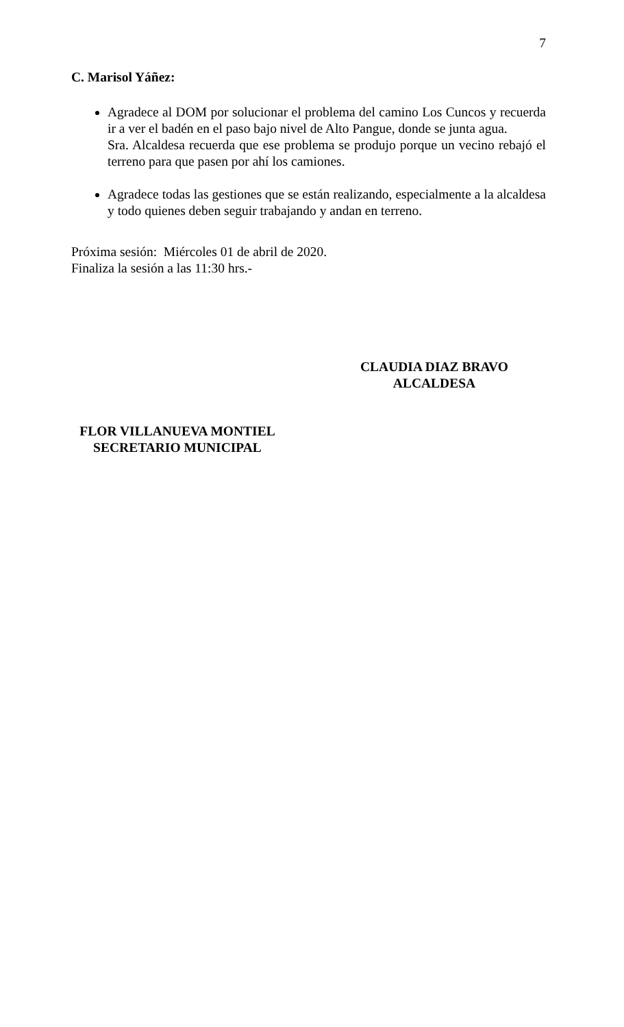7
C. Marisol Yáñez:
Agradece al DOM por solucionar el problema del camino Los Cuncos y recuerda ir a ver el badén en el paso bajo nivel de Alto Pangue, donde se junta agua.
Sra. Alcaldesa recuerda que ese problema se produjo porque un vecino rebajó el terreno para que pasen por ahí los camiones.
Agradece todas las gestiones que se están realizando, especialmente a la alcaldesa y todo quienes deben seguir trabajando y andan en terreno.
Próxima sesión: Miércoles 01 de abril de 2020.
Finaliza la sesión a las 11:30 hrs.-
CLAUDIA DIAZ BRAVO
ALCALDESA
FLOR VILLANUEVA MONTIEL
SECRETARIO MUNICIPAL